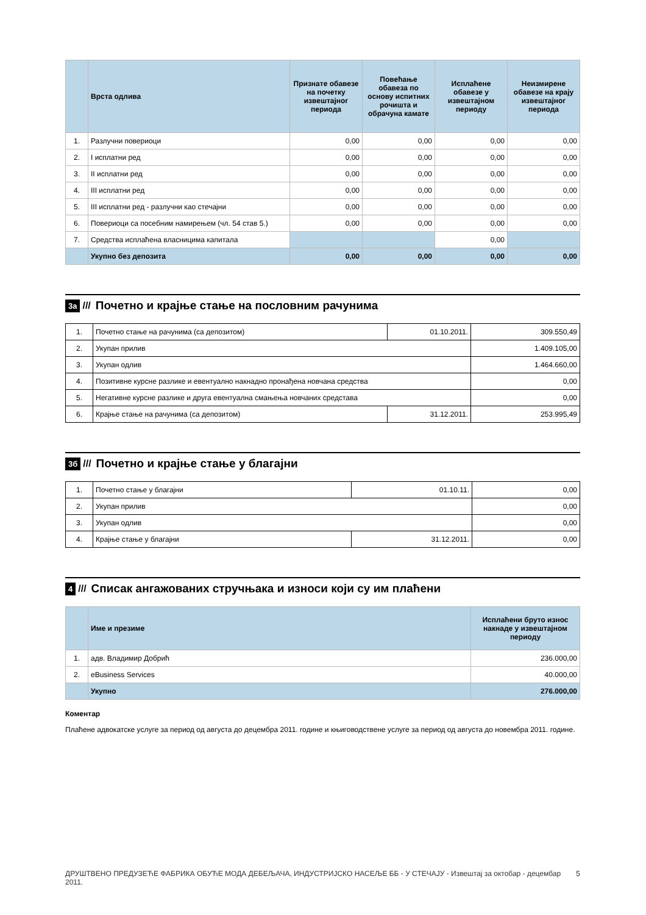| | Врста одлива | Признате обавезе на почетку извештајног периода | Повећање обавеза по основу испитних рочишта и обрачуна камате | Исплаћене обавезе у извештајном периоду | Неизмирене обавезе на крају извештајног периода |
| --- | --- | --- | --- | --- | --- |
| 1. | Разлучни повериоци | 0,00 | 0,00 | 0,00 | 0,00 |
| 2. | I исплатни ред | 0,00 | 0,00 | 0,00 | 0,00 |
| 3. | II исплатни ред | 0,00 | 0,00 | 0,00 | 0,00 |
| 4. | III исплатни ред | 0,00 | 0,00 | 0,00 | 0,00 |
| 5. | III исплатни ред - разлучни као стечајни | 0,00 | 0,00 | 0,00 | 0,00 |
| 6. | Повериоци са посебним намирењем (чл. 54 став 5.) | 0,00 | 0,00 | 0,00 | 0,00 |
| 7. | Средства исплаћена власницима капитала | | | 0,00 | |
| | Укупно без депозита | 0,00 | 0,00 | 0,00 | 0,00 |
3а /// Почетно и крајње стање на пословним рачунима
| 1. | Почетно стање на рачунима (са депозитом) | 01.10.2011. | 309.550,49 |
| 2. | Укупан прилив | | 1.409.105,00 |
| 3. | Укупан одлив | | 1.464.660,00 |
| 4. | Позитивне курсне разлике и евентуално накнадно пронађена новчана средства | | 0,00 |
| 5. | Негативне курсне разлике и друга евентуална смањења новчаних средстава | | 0,00 |
| 6. | Крајње стање на рачунима (са депозитом) | 31.12.2011. | 253.995,49 |
3б /// Почетно и крајње стање у благајни
| 1. | Почетно стање у благајни | 01.10.11. | 0,00 |
| 2. | Укупан прилив | | 0,00 |
| 3. | Укупан одлив | | 0,00 |
| 4. | Крајње стање у благајни | 31.12.2011. | 0,00 |
4 /// Списак ангажованих стручњака и износи који су им плаћени
| | Име и презиме | Исплаћени бруто износ накнаде у извештајном периоду |
| --- | --- | --- |
| 1. | адв. Владимир Добрић | 236.000,00 |
| 2. | eBusiness Services | 40.000,00 |
| | Укупно | 276.000,00 |
Коментар
Плаћене адвокатске услуге за период од августа до децембра 2011. године и књиговодствене услуге за период од августа до новембра 2011. године.
ДРУШТВЕНО ПРЕДУЗЕЋЕ ФАБРИКА ОБУЋЕ МОДА ДЕБЕЉАЧА, ИНДУСТРИЈСКО НАСЕЉЕ ББ - У СТЕЧАЈУ - Извештај за октобар - децембар 2011. 5